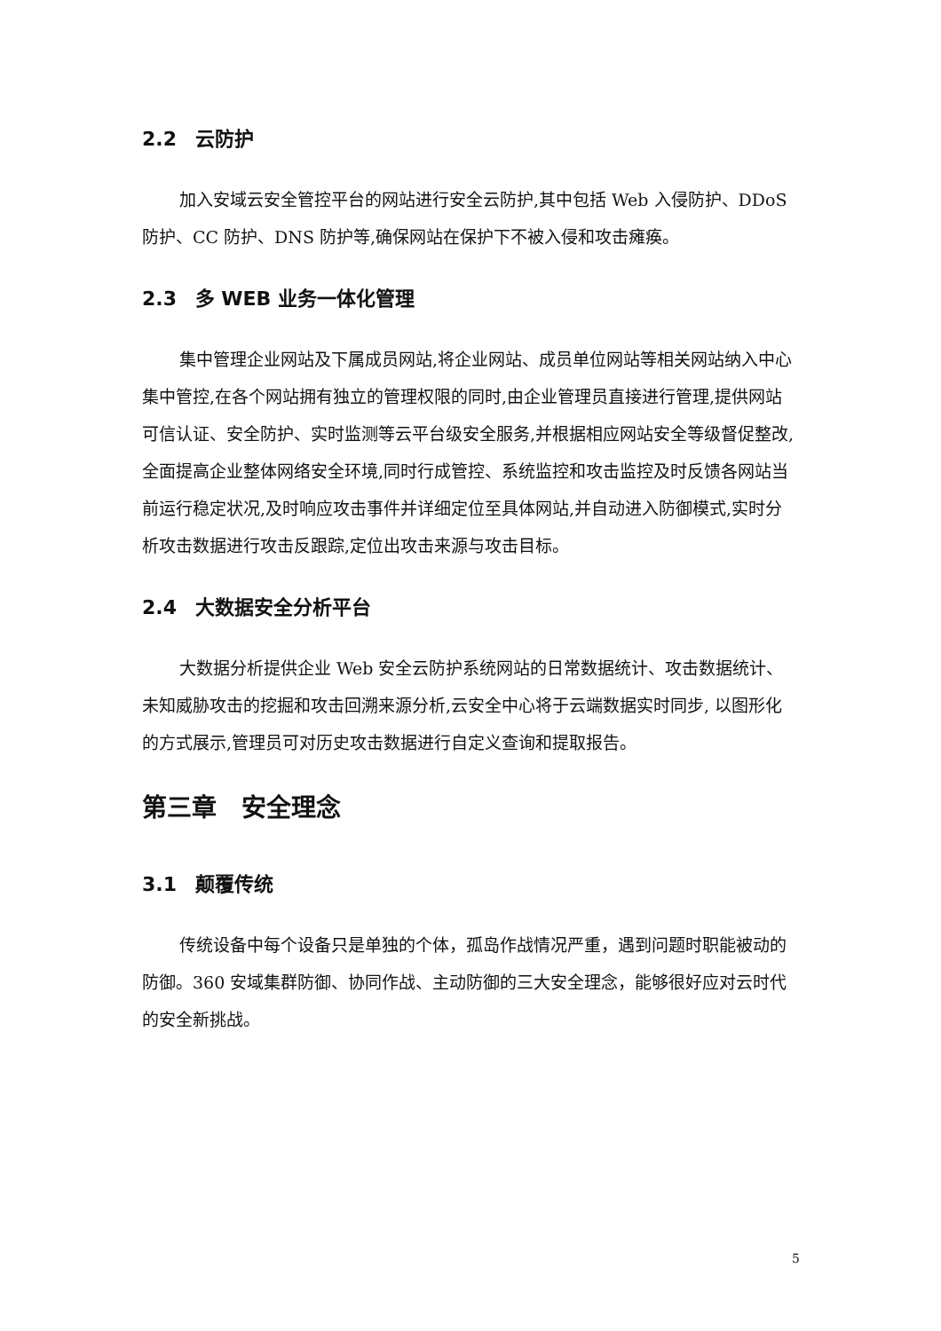2.2 云防护
加入安域云安全管控平台的网站进行安全云防护,其中包括 Web 入侵防护、DDoS 防护、CC 防护、DNS 防护等,确保网站在保护下不被入侵和攻击瘫痪。
2.3 多 WEB 业务一体化管理
集中管理企业网站及下属成员网站,将企业网站、成员单位网站等相关网站纳入中心集中管控,在各个网站拥有独立的管理权限的同时,由企业管理员直接进行管理,提供网站可信认证、安全防护、实时监测等云平台级安全服务,并根据相应网站安全等级督促整改,全面提高企业整体网络安全环境,同时行成管控、系统监控和攻击监控及时反馈各网站当前运行稳定状况,及时响应攻击事件并详细定位至具体网站,并自动进入防御模式,实时分析攻击数据进行攻击反跟踪,定位出攻击来源与攻击目标。
2.4 大数据安全分析平台
大数据分析提供企业 Web 安全云防护系统网站的日常数据统计、攻击数据统计、未知威胁攻击的挖掘和攻击回溯来源分析,云安全中心将于云端数据实时同步, 以图形化的方式展示,管理员可对历史攻击数据进行自定义查询和提取报告。
第三章　安全理念
3.1 颠覆传统
传统设备中每个设备只是单独的个体，孤岛作战情况严重，遇到问题时职能被动的防御。360 安域集群防御、协同作战、主动防御的三大安全理念，能够很好应对云时代的安全新挑战。
5